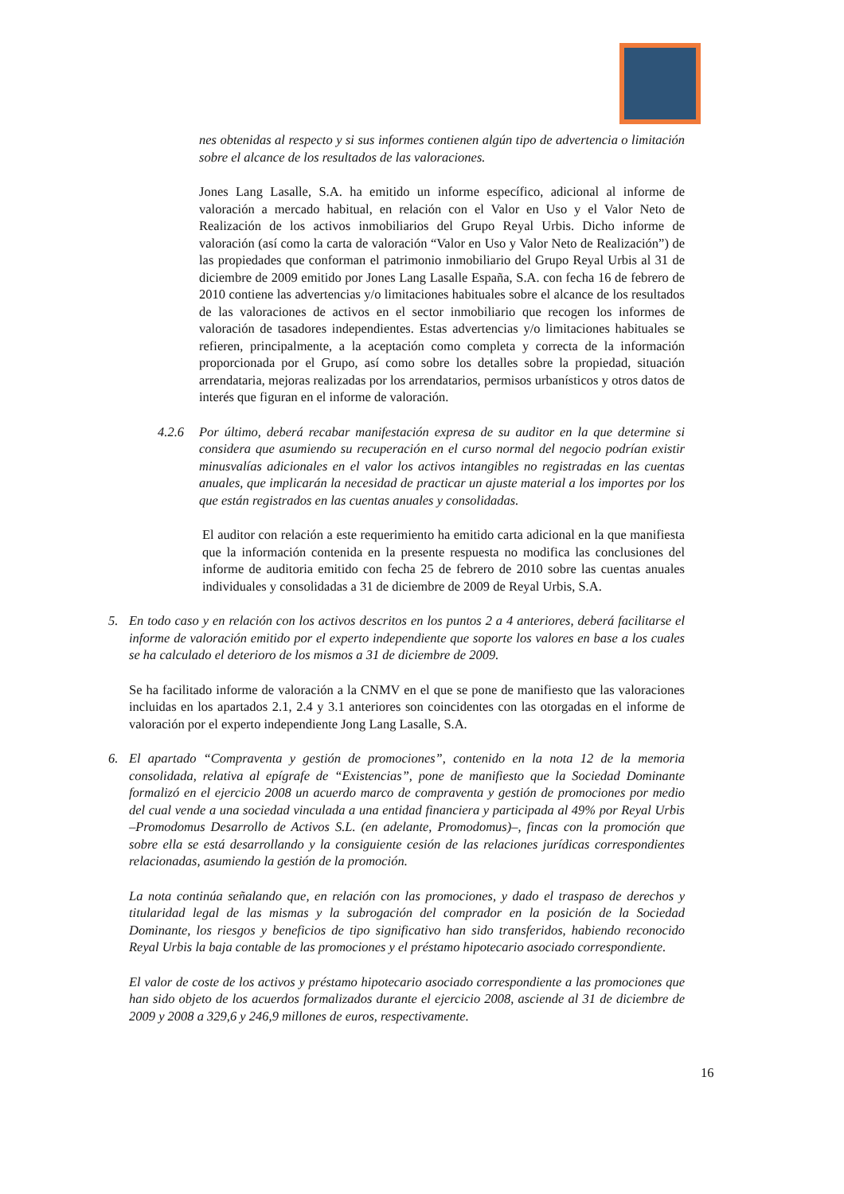nes obtenidas al respecto y si sus informes contienen algún tipo de advertencia o limitación sobre el alcance de los resultados de las valoraciones.
Jones Lang Lasalle, S.A. ha emitido un informe específico, adicional al informe de valoración a mercado habitual, en relación con el Valor en Uso y el Valor Neto de Realización de los activos inmobiliarios del Grupo Reyal Urbis. Dicho informe de valoración (así como la carta de valoración “Valor en Uso y Valor Neto de Realización”) de las propiedades que conforman el patrimonio inmobiliario del Grupo Reyal Urbis al 31 de diciembre de 2009 emitido por Jones Lang Lasalle España, S.A. con fecha 16 de febrero de 2010 contiene las advertencias y/o limitaciones habituales sobre el alcance de los resultados de las valoraciones de activos en el sector inmobiliario que recogen los informes de valoración de tasadores independientes. Estas advertencias y/o limitaciones habituales se refieren, principalmente, a la aceptación como completa y correcta de la información proporcionada por el Grupo, así como sobre los detalles sobre la propiedad, situación arrendataria, mejoras realizadas por los arrendatarios, permisos urbanísticos y otros datos de interés que figuran en el informe de valoración.
4.2.6 Por último, deberá recabar manifestación expresa de su auditor en la que determine si considera que asumiendo su recuperación en el curso normal del negocio podrían existir minusvalías adicionales en el valor los activos intangibles no registradas en las cuentas anuales, que implicarán la necesidad de practicar un ajuste material a los importes por los que están registrados en las cuentas anuales y consolidadas.
El auditor con relación a este requerimiento ha emitido carta adicional en la que manifiesta que la información contenida en la presente respuesta no modifica las conclusiones del informe de auditoria emitido con fecha 25 de febrero de 2010 sobre las cuentas anuales individuales y consolidadas a 31 de diciembre de 2009 de Reyal Urbis, S.A.
5. En todo caso y en relación con los activos descritos en los puntos 2 a 4 anteriores, deberá facilitarse el informe de valoración emitido por el experto independiente que soporte los valores en base a los cuales se ha calculado el deterioro de los mismos a 31 de diciembre de 2009.
Se ha facilitado informe de valoración a la CNMV en el que se pone de manifiesto que las valoraciones incluidas en los apartados 2.1, 2.4 y 3.1 anteriores son coincidentes con las otorgadas en el informe de valoración por el experto independiente Jong Lang Lasalle, S.A.
6. El apartado “Compraventa y gestión de promociones”, contenido en la nota 12 de la memoria consolidada, relativa al epígrafe de “Existencias”, pone de manifiesto que la Sociedad Dominante formalizó en el ejercicio 2008 un acuerdo marco de compraventa y gestión de promociones por medio del cual vende a una sociedad vinculada a una entidad financiera y participada al 49% por Reyal Urbis –Promodomus Desarrollo de Activos S.L. (en adelante, Promodomus)–, fincas con la promoción que sobre ella se está desarrollando y la consiguiente cesión de las relaciones jurídicas correspondientes relacionadas, asumiendo la gestión de la promoción.
La nota continúa señalando que, en relación con las promociones, y dado el traspaso de derechos y titularidad legal de las mismas y la subrogación del comprador en la posición de la Sociedad Dominante, los riesgos y beneficios de tipo significativo han sido transferidos, habiendo reconocido Reyal Urbis la baja contable de las promociones y el préstamo hipotecario asociado correspondiente.
El valor de coste de los activos y préstamo hipotecario asociado correspondiente a las promociones que han sido objeto de los acuerdos formalizados durante el ejercicio 2008, asciende al 31 de diciembre de 2009 y 2008 a 329,6 y 246,9 millones de euros, respectivamente.
16